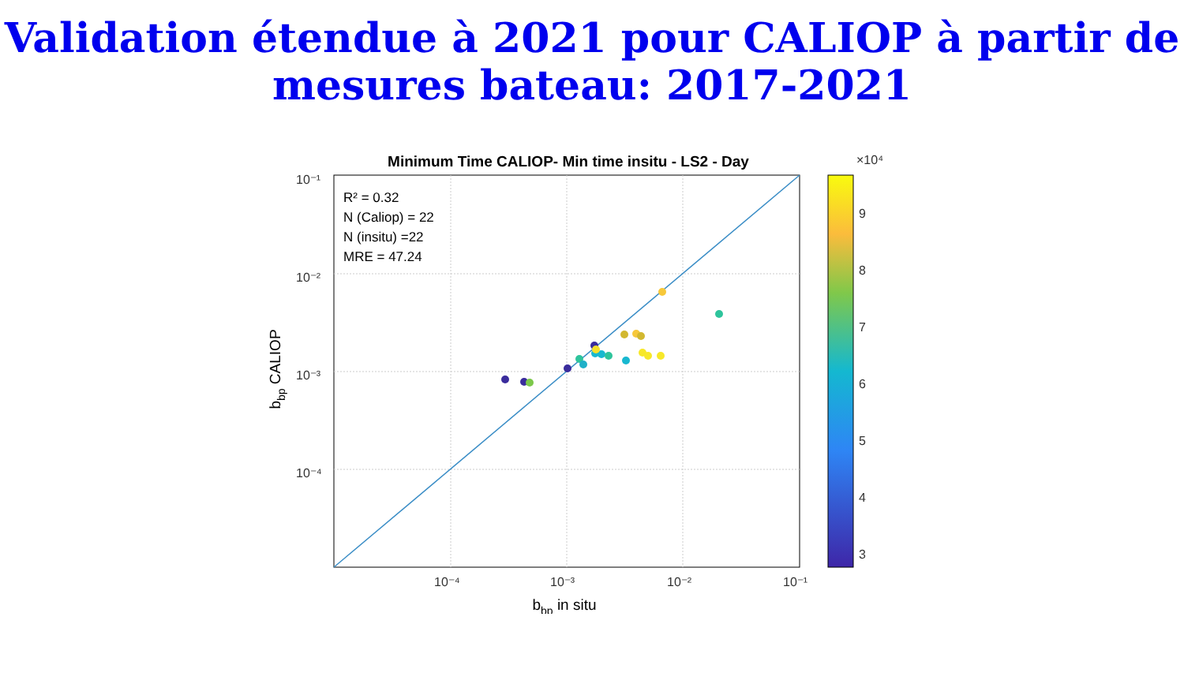Validation étendue à 2021 pour CALIOP à partir de mesures bateau: 2017-2021
Minimum Time CALIOP- Min time insitu - LS2 - Day
R² = 0.32
N (Caliop) = 22
N (insitu) =22
MRE = 47.24
10⁻¹
10⁻²
10⁻³
10⁻⁴
10⁻⁴
10⁻³
10⁻²
10⁻¹
bbp in situ
bbp CALIOP
×10⁴
9
8
7
6
5
4
3